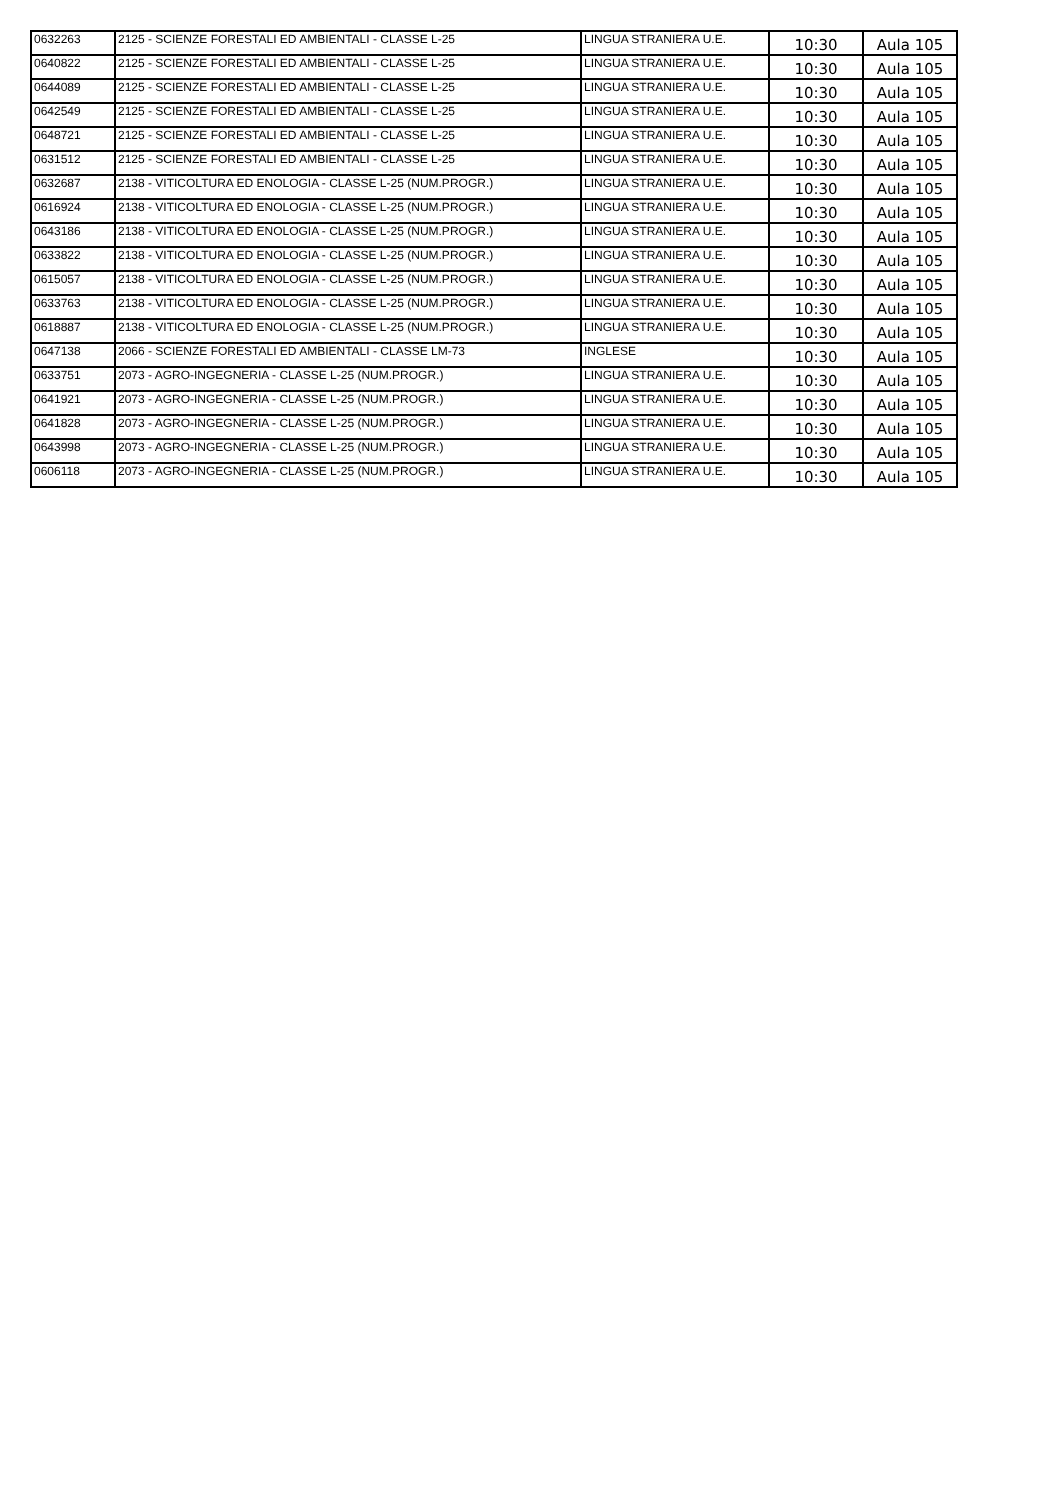| 0632263 | 2125 - SCIENZE FORESTALI ED AMBIENTALI - CLASSE L-25 | LINGUA STRANIERA U.E. | 10:30 | Aula 105 |
| 0640822 | 2125 - SCIENZE FORESTALI ED AMBIENTALI - CLASSE L-25 | LINGUA STRANIERA U.E. | 10:30 | Aula 105 |
| 0644089 | 2125 - SCIENZE FORESTALI ED AMBIENTALI - CLASSE L-25 | LINGUA STRANIERA U.E. | 10:30 | Aula 105 |
| 0642549 | 2125 - SCIENZE FORESTALI ED AMBIENTALI - CLASSE L-25 | LINGUA STRANIERA U.E. | 10:30 | Aula 105 |
| 0648721 | 2125 - SCIENZE FORESTALI ED AMBIENTALI - CLASSE L-25 | LINGUA STRANIERA U.E. | 10:30 | Aula 105 |
| 0631512 | 2125 - SCIENZE FORESTALI ED AMBIENTALI - CLASSE L-25 | LINGUA STRANIERA U.E. | 10:30 | Aula 105 |
| 0632687 | 2138 - VITICOLTURA ED ENOLOGIA - CLASSE L-25 (NUM.PROGR.) | LINGUA STRANIERA U.E. | 10:30 | Aula 105 |
| 0616924 | 2138 - VITICOLTURA ED ENOLOGIA - CLASSE L-25 (NUM.PROGR.) | LINGUA STRANIERA U.E. | 10:30 | Aula 105 |
| 0643186 | 2138 - VITICOLTURA ED ENOLOGIA - CLASSE L-25 (NUM.PROGR.) | LINGUA STRANIERA U.E. | 10:30 | Aula 105 |
| 0633822 | 2138 - VITICOLTURA ED ENOLOGIA - CLASSE L-25 (NUM.PROGR.) | LINGUA STRANIERA U.E. | 10:30 | Aula 105 |
| 0615057 | 2138 - VITICOLTURA ED ENOLOGIA - CLASSE L-25 (NUM.PROGR.) | LINGUA STRANIERA U.E. | 10:30 | Aula 105 |
| 0633763 | 2138 - VITICOLTURA ED ENOLOGIA - CLASSE L-25 (NUM.PROGR.) | LINGUA STRANIERA U.E. | 10:30 | Aula 105 |
| 0618887 | 2138 - VITICOLTURA ED ENOLOGIA - CLASSE L-25 (NUM.PROGR.) | LINGUA STRANIERA U.E. | 10:30 | Aula 105 |
| 0647138 | 2066 - SCIENZE FORESTALI ED AMBIENTALI - CLASSE LM-73 | INGLESE | 10:30 | Aula 105 |
| 0633751 | 2073 - AGRO-INGEGNERIA - CLASSE L-25 (NUM.PROGR.) | LINGUA STRANIERA U.E. | 10:30 | Aula 105 |
| 0641921 | 2073 - AGRO-INGEGNERIA - CLASSE L-25 (NUM.PROGR.) | LINGUA STRANIERA U.E. | 10:30 | Aula 105 |
| 0641828 | 2073 - AGRO-INGEGNERIA - CLASSE L-25 (NUM.PROGR.) | LINGUA STRANIERA U.E. | 10:30 | Aula 105 |
| 0643998 | 2073 - AGRO-INGEGNERIA - CLASSE L-25 (NUM.PROGR.) | LINGUA STRANIERA U.E. | 10:30 | Aula 105 |
| 0606118 | 2073 - AGRO-INGEGNERIA - CLASSE L-25 (NUM.PROGR.) | LINGUA STRANIERA U.E. | 10:30 | Aula 105 |